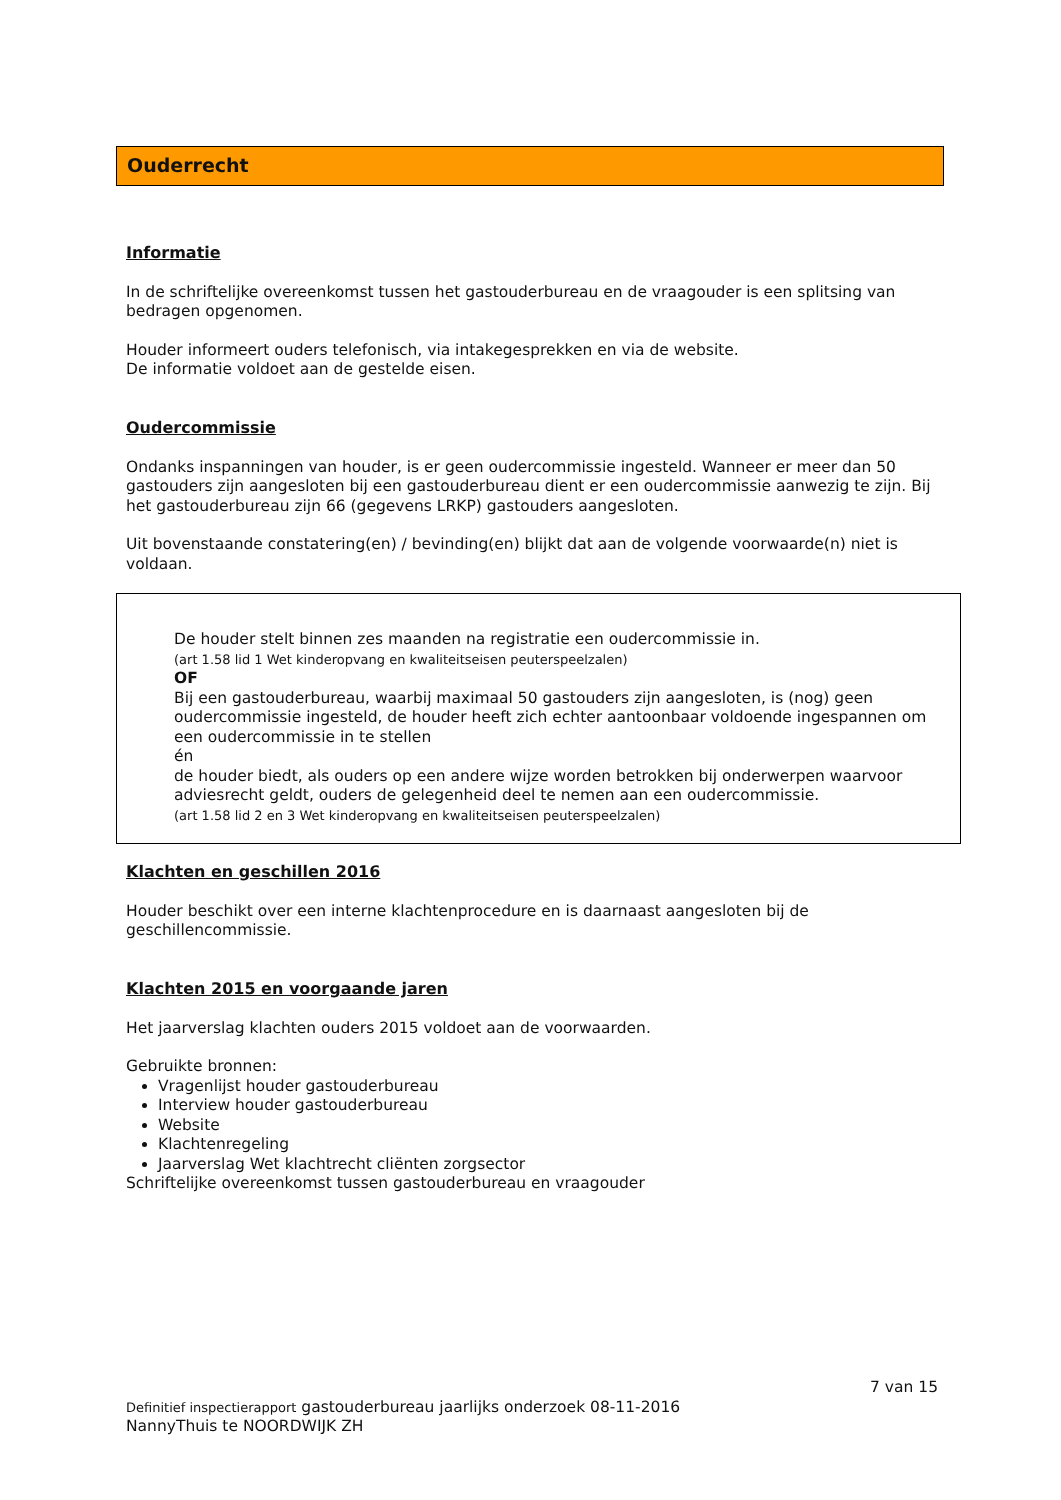Ouderrecht
Informatie
In de schriftelijke overeenkomst tussen het gastouderbureau en de vraagouder is een splitsing van bedragen opgenomen.
Houder informeert ouders telefonisch, via intakegesprekken en via de website.
De informatie voldoet aan de gestelde eisen.
Oudercommissie
Ondanks inspanningen van houder, is er geen oudercommissie ingesteld. Wanneer er meer dan 50 gastouders zijn aangesloten bij een gastouderbureau dient er een oudercommissie aanwezig te zijn. Bij het gastouderbureau zijn 66 (gegevens LRKP) gastouders aangesloten.
Uit bovenstaande constatering(en) / bevinding(en) blijkt dat aan de volgende voorwaarde(n) niet is voldaan.
De houder stelt binnen zes maanden na registratie een oudercommissie in.
(art 1.58 lid 1 Wet kinderopvang en kwaliteitseisen peuterspeelzalen)
OF
Bij een gastouderbureau, waarbij maximaal 50 gastouders zijn aangesloten, is (nog) geen oudercommissie ingesteld, de houder heeft zich echter aantoonbaar voldoende ingespannen om een oudercommissie in te stellen
én
de houder biedt, als ouders op een andere wijze worden betrokken bij onderwerpen waarvoor adviesrecht geldt, ouders de gelegenheid deel te nemen aan een oudercommissie.
(art 1.58 lid 2 en 3 Wet kinderopvang en kwaliteitseisen peuterspeelzalen)
Klachten en geschillen 2016
Houder beschikt over een interne klachtenprocedure en is daarnaast aangesloten bij de geschillencommissie.
Klachten 2015 en voorgaande jaren
Het jaarverslag klachten ouders 2015 voldoet aan de voorwaarden.
Gebruikte bronnen:
Vragenlijst houder gastouderbureau
Interview houder gastouderbureau
Website
Klachtenregeling
Jaarverslag Wet klachtrecht cliënten zorgsector
Schriftelijke overeenkomst tussen gastouderbureau en vraagouder
7 van 15
Definitief inspectierapport gastouderbureau jaarlijks onderzoek 08-11-2016
NannyThuis te NOORDWIJK ZH